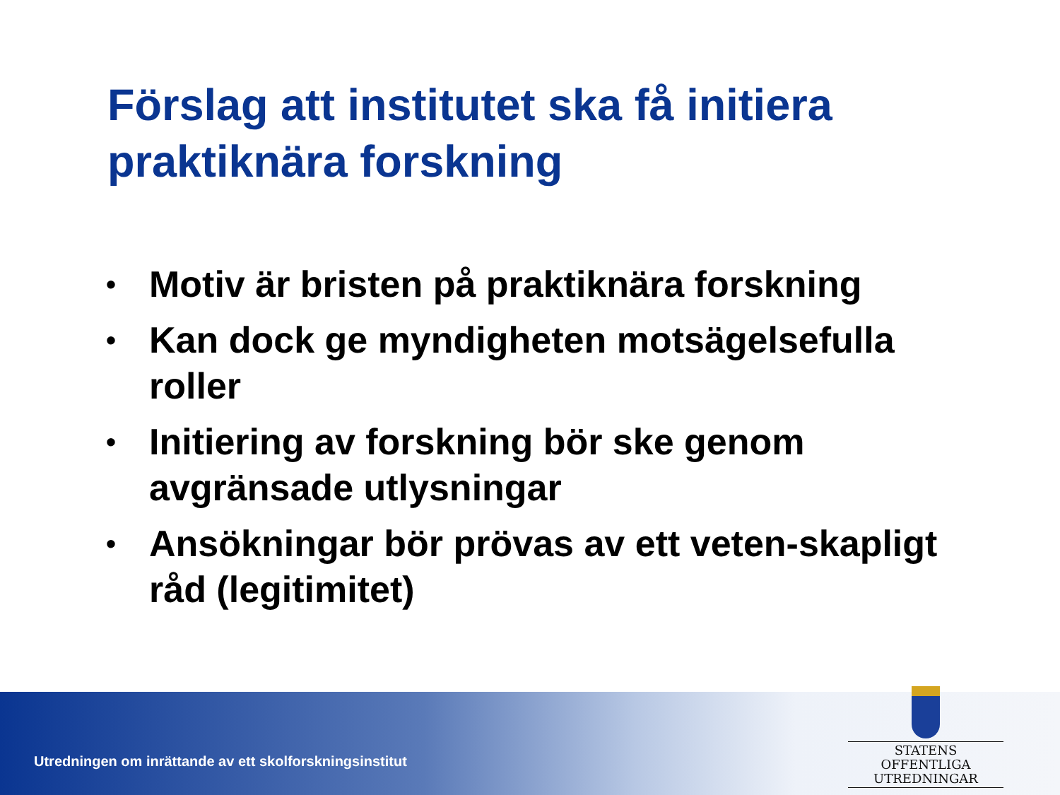Förslag att institutet ska få initiera praktiknära forskning
• Motiv är bristen på praktiknära forskning
• Kan dock ge myndigheten motsägelsefulla roller
• Initiering av forskning bör ske genom avgränsade utlysningar
• Ansökningar bör prövas av ett veten-skapligt råd (legitimitet)
Utredningen om inrättande av ett skolforskningsinstitut
STATENS OFFENTLIGA
UTREDNINGAR